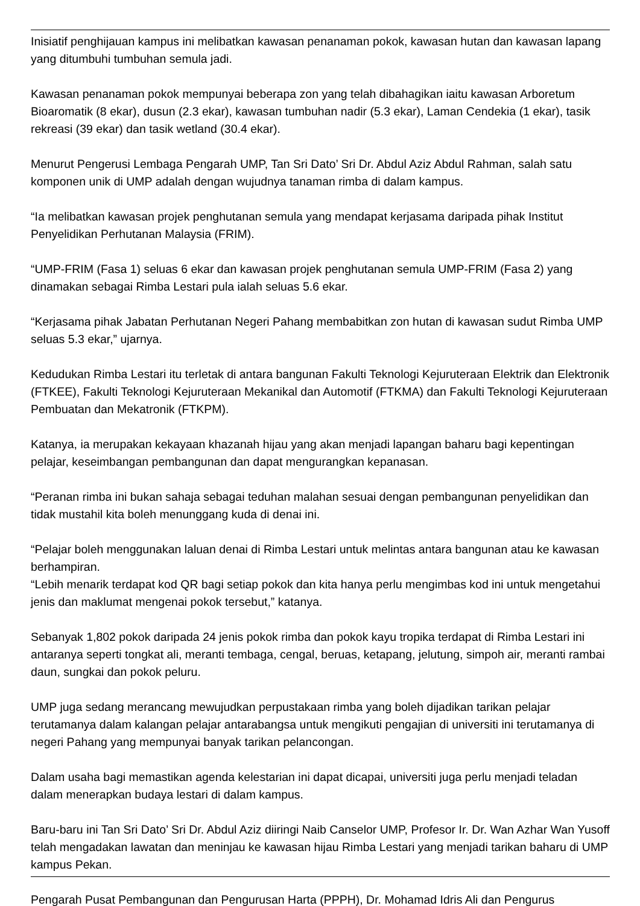Inisiatif penghijauan kampus ini melibatkan kawasan penanaman pokok, kawasan hutan dan kawasan lapang yang ditumbuhi tumbuhan semula jadi.
Kawasan penanaman pokok mempunyai beberapa zon yang telah dibahagikan iaitu kawasan Arboretum Bioaromatik (8 ekar), dusun (2.3 ekar), kawasan tumbuhan nadir (5.3 ekar), Laman Cendekia (1 ekar), tasik rekreasi (39 ekar) dan tasik wetland (30.4 ekar).
Menurut Pengerusi Lembaga Pengarah UMP, Tan Sri Dato’ Sri Dr. Abdul Aziz Abdul Rahman, salah satu komponen unik di UMP adalah dengan wujudnya tanaman rimba di dalam kampus.
“Ia melibatkan kawasan projek penghutanan semula yang mendapat kerjasama daripada pihak Institut Penyelidikan Perhutanan Malaysia (FRIM).
“UMP-FRIM (Fasa 1) seluas 6 ekar dan kawasan projek penghutanan semula UMP-FRIM (Fasa 2) yang dinamakan sebagai Rimba Lestari pula ialah seluas 5.6 ekar.
“Kerjasama pihak Jabatan Perhutanan Negeri Pahang membabitkan zon hutan di kawasan sudut Rimba UMP seluas 5.3 ekar,” ujarnya.
Kedudukan Rimba Lestari itu terletak di antara bangunan Fakulti Teknologi Kejuruteraan Elektrik dan Elektronik (FTKEE), Fakulti Teknologi Kejuruteraan Mekanikal dan Automotif (FTKMA) dan Fakulti Teknologi Kejuruteraan Pembuatan dan Mekatronik (FTKPM).
Katanya, ia merupakan kekayaan khazanah hijau yang akan menjadi lapangan baharu bagi kepentingan pelajar, keseimbangan pembangunan dan dapat mengurangkan kepanasan.
“Peranan rimba ini bukan sahaja sebagai teduhan malahan sesuai dengan pembangunan penyelidikan dan tidak mustahil kita boleh menunggang kuda di denai ini.
“Pelajar boleh menggunakan laluan denai di Rimba Lestari untuk melintas antara bangunan atau ke kawasan berhampiran.
“Lebih menarik terdapat kod QR bagi setiap pokok dan kita hanya perlu mengimbas kod ini untuk mengetahui jenis dan maklumat mengenai pokok tersebut,” katanya.
Sebanyak 1,802 pokok daripada 24 jenis pokok rimba dan pokok kayu tropika terdapat di Rimba Lestari ini antaranya seperti tongkat ali, meranti tembaga, cengal, beruas, ketapang, jelutung, simpoh air, meranti rambai daun, sungkai dan pokok peluru.
UMP juga sedang merancang mewujudkan perpustakaan rimba yang boleh dijadikan tarikan pelajar terutamanya dalam kalangan pelajar antarabangsa untuk mengikuti pengajian di universiti ini terutamanya di negeri Pahang yang mempunyai banyak tarikan pelancongan.
Dalam usaha bagi memastikan agenda kelestarian ini dapat dicapai, universiti juga perlu menjadi teladan dalam menerapkan budaya lestari di dalam kampus.
Baru-baru ini Tan Sri Dato’ Sri Dr. Abdul Aziz diiringi Naib Canselor UMP, Profesor Ir. Dr. Wan Azhar Wan Yusoff telah mengadakan lawatan dan meninjau ke kawasan hijau Rimba Lestari yang menjadi tarikan baharu di UMP kampus Pekan.
Pengarah Pusat Pembangunan dan Pengurusan Harta (PPPH), Dr. Mohamad Idris Ali dan Pengurus